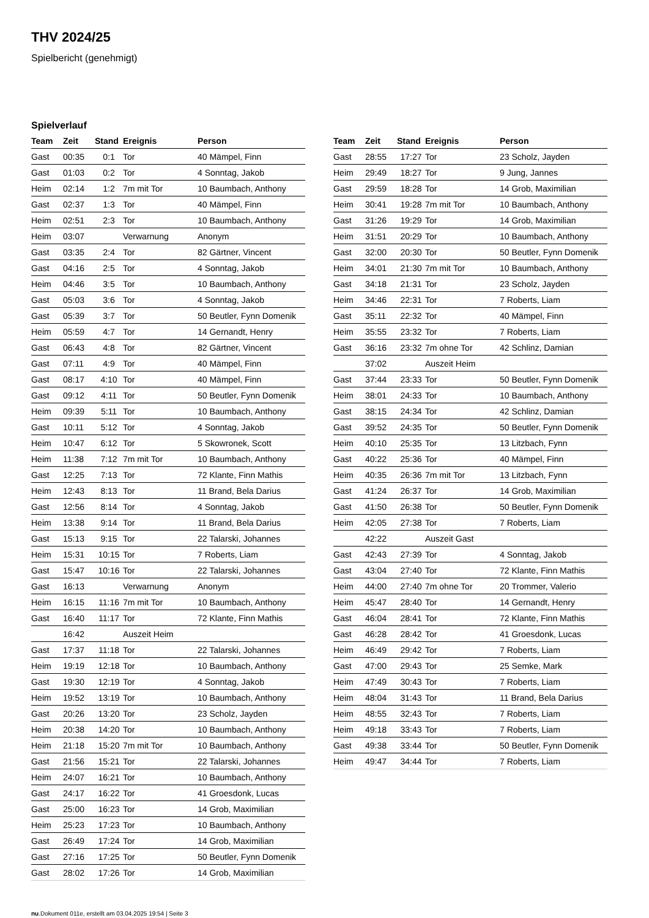THV 2024/25
Spielbericht (genehmigt)
Spielverlauf
| Team | Zeit | Stand | Ereignis | Person |
| --- | --- | --- | --- | --- |
| Gast | 00:35 | 0:1 | Tor | 40 Mämpel, Finn |
| Gast | 01:03 | 0:2 | Tor | 4 Sonntag, Jakob |
| Heim | 02:14 | 1:2 | 7m mit Tor | 10 Baumbach, Anthony |
| Gast | 02:37 | 1:3 | Tor | 40 Mämpel, Finn |
| Heim | 02:51 | 2:3 | Tor | 10 Baumbach, Anthony |
| Heim | 03:07 | | Verwarnung | Anonym |
| Gast | 03:35 | 2:4 | Tor | 82 Gärtner, Vincent |
| Gast | 04:16 | 2:5 | Tor | 4 Sonntag, Jakob |
| Heim | 04:46 | 3:5 | Tor | 10 Baumbach, Anthony |
| Gast | 05:03 | 3:6 | Tor | 4 Sonntag, Jakob |
| Gast | 05:39 | 3:7 | Tor | 50 Beutler, Fynn Domenik |
| Heim | 05:59 | 4:7 | Tor | 14 Gernandt, Henry |
| Gast | 06:43 | 4:8 | Tor | 82 Gärtner, Vincent |
| Gast | 07:11 | 4:9 | Tor | 40 Mämpel, Finn |
| Gast | 08:17 | 4:10 | Tor | 40 Mämpel, Finn |
| Gast | 09:12 | 4:11 | Tor | 50 Beutler, Fynn Domenik |
| Heim | 09:39 | 5:11 | Tor | 10 Baumbach, Anthony |
| Gast | 10:11 | 5:12 | Tor | 4 Sonntag, Jakob |
| Heim | 10:47 | 6:12 | Tor | 5 Skowronek, Scott |
| Heim | 11:38 | 7:12 | 7m mit Tor | 10 Baumbach, Anthony |
| Gast | 12:25 | 7:13 | Tor | 72 Klante, Finn Mathis |
| Heim | 12:43 | 8:13 | Tor | 11 Brand, Bela Darius |
| Gast | 12:56 | 8:14 | Tor | 4 Sonntag, Jakob |
| Heim | 13:38 | 9:14 | Tor | 11 Brand, Bela Darius |
| Gast | 15:13 | 9:15 | Tor | 22 Talarski, Johannes |
| Heim | 15:31 | 10:15 | Tor | 7 Roberts, Liam |
| Gast | 15:47 | 10:16 | Tor | 22 Talarski, Johannes |
| Gast | 16:13 | | Verwarnung | Anonym |
| Heim | 16:15 | 11:16 | 7m mit Tor | 10 Baumbach, Anthony |
| Gast | 16:40 | 11:17 | Tor | 72 Klante, Finn Mathis |
| | 16:42 | | Auszeit Heim | |
| Gast | 17:37 | 11:18 | Tor | 22 Talarski, Johannes |
| Heim | 19:19 | 12:18 | Tor | 10 Baumbach, Anthony |
| Gast | 19:30 | 12:19 | Tor | 4 Sonntag, Jakob |
| Heim | 19:52 | 13:19 | Tor | 10 Baumbach, Anthony |
| Gast | 20:26 | 13:20 | Tor | 23 Scholz, Jayden |
| Heim | 20:38 | 14:20 | Tor | 10 Baumbach, Anthony |
| Heim | 21:18 | 15:20 | 7m mit Tor | 10 Baumbach, Anthony |
| Gast | 21:56 | 15:21 | Tor | 22 Talarski, Johannes |
| Heim | 24:07 | 16:21 | Tor | 10 Baumbach, Anthony |
| Gast | 24:17 | 16:22 | Tor | 41 Groesdonk, Lucas |
| Gast | 25:00 | 16:23 | Tor | 14 Grob, Maximilian |
| Heim | 25:23 | 17:23 | Tor | 10 Baumbach, Anthony |
| Gast | 26:49 | 17:24 | Tor | 14 Grob, Maximilian |
| Gast | 27:16 | 17:25 | Tor | 50 Beutler, Fynn Domenik |
| Gast | 28:02 | 17:26 | Tor | 14 Grob, Maximilian |
| Team | Zeit | Stand | Ereignis | Person |
| --- | --- | --- | --- | --- |
| Gast | 28:55 | 17:27 | Tor | 23 Scholz, Jayden |
| Heim | 29:49 | 18:27 | Tor | 9 Jung, Jannes |
| Gast | 29:59 | 18:28 | Tor | 14 Grob, Maximilian |
| Heim | 30:41 | 19:28 | 7m mit Tor | 10 Baumbach, Anthony |
| Gast | 31:26 | 19:29 | Tor | 14 Grob, Maximilian |
| Heim | 31:51 | 20:29 | Tor | 10 Baumbach, Anthony |
| Gast | 32:00 | 20:30 | Tor | 50 Beutler, Fynn Domenik |
| Heim | 34:01 | 21:30 | 7m mit Tor | 10 Baumbach, Anthony |
| Gast | 34:18 | 21:31 | Tor | 23 Scholz, Jayden |
| Heim | 34:46 | 22:31 | Tor | 7 Roberts, Liam |
| Gast | 35:11 | 22:32 | Tor | 40 Mämpel, Finn |
| Heim | 35:55 | 23:32 | Tor | 7 Roberts, Liam |
| Gast | 36:16 | 23:32 | 7m ohne Tor | 42 Schlinz, Damian |
| | 37:02 | | Auszeit Heim | |
| Gast | 37:44 | 23:33 | Tor | 50 Beutler, Fynn Domenik |
| Heim | 38:01 | 24:33 | Tor | 10 Baumbach, Anthony |
| Gast | 38:15 | 24:34 | Tor | 42 Schlinz, Damian |
| Gast | 39:52 | 24:35 | Tor | 50 Beutler, Fynn Domenik |
| Heim | 40:10 | 25:35 | Tor | 13 Litzbach, Fynn |
| Gast | 40:22 | 25:36 | Tor | 40 Mämpel, Finn |
| Heim | 40:35 | 26:36 | 7m mit Tor | 13 Litzbach, Fynn |
| Gast | 41:24 | 26:37 | Tor | 14 Grob, Maximilian |
| Gast | 41:50 | 26:38 | Tor | 50 Beutler, Fynn Domenik |
| Heim | 42:05 | 27:38 | Tor | 7 Roberts, Liam |
| | 42:22 | | Auszeit Gast | |
| Gast | 42:43 | 27:39 | Tor | 4 Sonntag, Jakob |
| Gast | 43:04 | 27:40 | Tor | 72 Klante, Finn Mathis |
| Heim | 44:00 | 27:40 | 7m ohne Tor | 20 Trommer, Valerio |
| Heim | 45:47 | 28:40 | Tor | 14 Gernandt, Henry |
| Gast | 46:04 | 28:41 | Tor | 72 Klante, Finn Mathis |
| Gast | 46:28 | 28:42 | Tor | 41 Groesdonk, Lucas |
| Heim | 46:49 | 29:42 | Tor | 7 Roberts, Liam |
| Gast | 47:00 | 29:43 | Tor | 25 Semke, Mark |
| Heim | 47:49 | 30:43 | Tor | 7 Roberts, Liam |
| Heim | 48:04 | 31:43 | Tor | 11 Brand, Bela Darius |
| Heim | 48:55 | 32:43 | Tor | 7 Roberts, Liam |
| Heim | 49:18 | 33:43 | Tor | 7 Roberts, Liam |
| Gast | 49:38 | 33:44 | Tor | 50 Beutler, Fynn Domenik |
| Heim | 49:47 | 34:44 | Tor | 7 Roberts, Liam |
nu.Dokument 011e, erstellt am 03.04.2025 19:54 | Seite 3